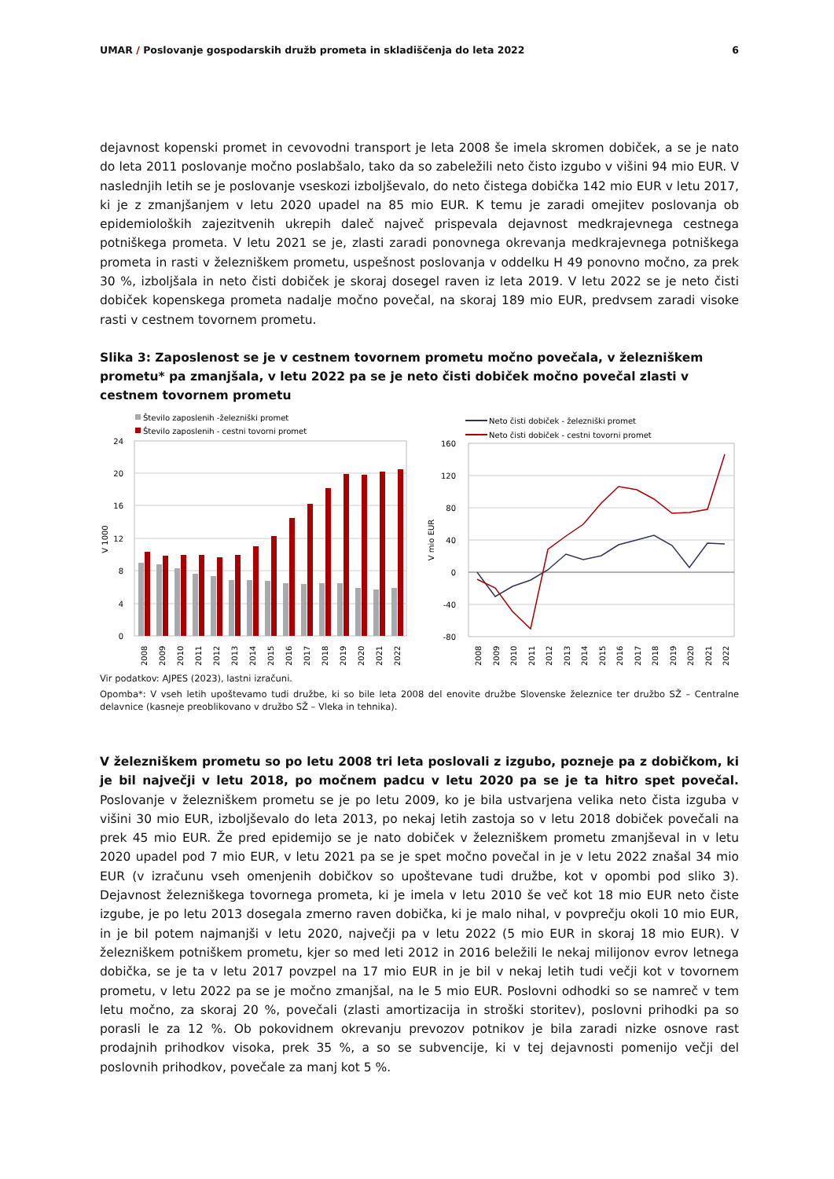UMAR / Poslovanje gospodarskih družb prometa in skladiščenja do leta 2022 6
dejavnost kopenski promet in cevovodni transport je leta 2008 še imela skromen dobiček, a se je nato do leta 2011 poslovanje močno poslabšalo, tako da so zabeležili neto čisto izgubo v višini 94 mio EUR. V naslednjih letih se je poslovanje vseskozi izboljševalo, do neto čistega dobička 142 mio EUR v letu 2017, ki je z zmanjšanjem v letu 2020 upadel na 85 mio EUR. K temu je zaradi omejitev poslovanja ob epidemioloških zajezitvenih ukrepih daleč največ prispevala dejavnost medkrajevnega cestnega potniškega prometa. V letu 2021 se je, zlasti zaradi ponovnega okrevanja medkrajevnega potniškega prometa in rasti v železniškem prometu, uspešnost poslovanja v oddelku H 49 ponovno močno, za prek 30 %, izboljšala in neto čisti dobiček je skoraj dosegel raven iz leta 2019. V letu 2022 se je neto čisti dobiček kopenskega prometa nadalje močno povečal, na skoraj 189 mio EUR, predvsem zaradi visoke rasti v cestnem tovornem prometu.
Slika 3: Zaposlenost se je v cestnem tovornem prometu močno povečala, v železniškem prometu* pa zmanjšala, v letu 2022 pa se je neto čisti dobiček močno povečal zlasti v cestnem tovornem prometu
Število zaposlenih -železniški promet
Število zaposlenih - cestni tovorni promet
24
20
16
12
8
4
0
V 1000
2008
2009
2010
2011
2012
2013
2014
2015
2016
2017
2018
2019
2020
2021
2022
Neto čisti dobiček - železniški promet
Neto čisti dobiček - cestni tovorni promet
160
120
80
40
0
-40
-80
V mio EUR
2008
2009
2010
2011
2012
2013
2014
2015
2016
2017
2018
2019
2020
2021
2022
Vir podatkov: AJPES (2023), lastni izračuni.
Opomba*: V vseh letih upoštevamo tudi družbe, ki so bile leta 2008 del enovite družbe Slovenske železnice ter družbo SŽ – Centralne delavnice (kasneje preoblikovano v družbo SŽ – Vleka in tehnika).
V železniškem prometu so po letu 2008 tri leta poslovali z izgubo, pozneje pa z dobičkom, ki je bil največji v letu 2018, po močnem padcu v letu 2020 pa se je ta hitro spet povečal. Poslovanje v železniškem prometu se je po letu 2009, ko je bila ustvarjena velika neto čista izguba v višini 30 mio EUR, izboljševalo do leta 2013, po nekaj letih zastoja so v letu 2018 dobiček povečali na prek 45 mio EUR. Že pred epidemijo se je nato dobiček v železniškem prometu zmanjševal in v letu 2020 upadel pod 7 mio EUR, v letu 2021 pa se je spet močno povečal in je v letu 2022 znašal 34 mio EUR (v izračunu vseh omenjenih dobičkov so upoštevane tudi družbe, kot v opombi pod sliko 3). Dejavnost železniškega tovornega prometa, ki je imela v letu 2010 še več kot 18 mio EUR neto čiste izgube, je po letu 2013 dosegala zmerno raven dobička, ki je malo nihal, v povprečju okoli 10 mio EUR, in je bil potem najmanjši v letu 2020, največji pa v letu 2022 (5 mio EUR in skoraj 18 mio EUR). V železniškem potniškem prometu, kjer so med leti 2012 in 2016 beležili le nekaj milijonov evrov letnega dobička, se je ta v letu 2017 povzpel na 17 mio EUR in je bil v nekaj letih tudi večji kot v tovornem prometu, v letu 2022 pa se je močno zmanjšal, na le 5 mio EUR. Poslovni odhodki so se namreč v tem letu močno, za skoraj 20 %, povečali (zlasti amortizacija in stroški storitev), poslovni prihodki pa so porasli le za 12 %. Ob pokovidnem okrevanju prevozov potnikov je bila zaradi nizke osnove rast prodajnih prihodkov visoka, prek 35 %, a so se subvencije, ki v tej dejavnosti pomenijo večji del poslovnih prihodkov, povečale za manj kot 5 %.